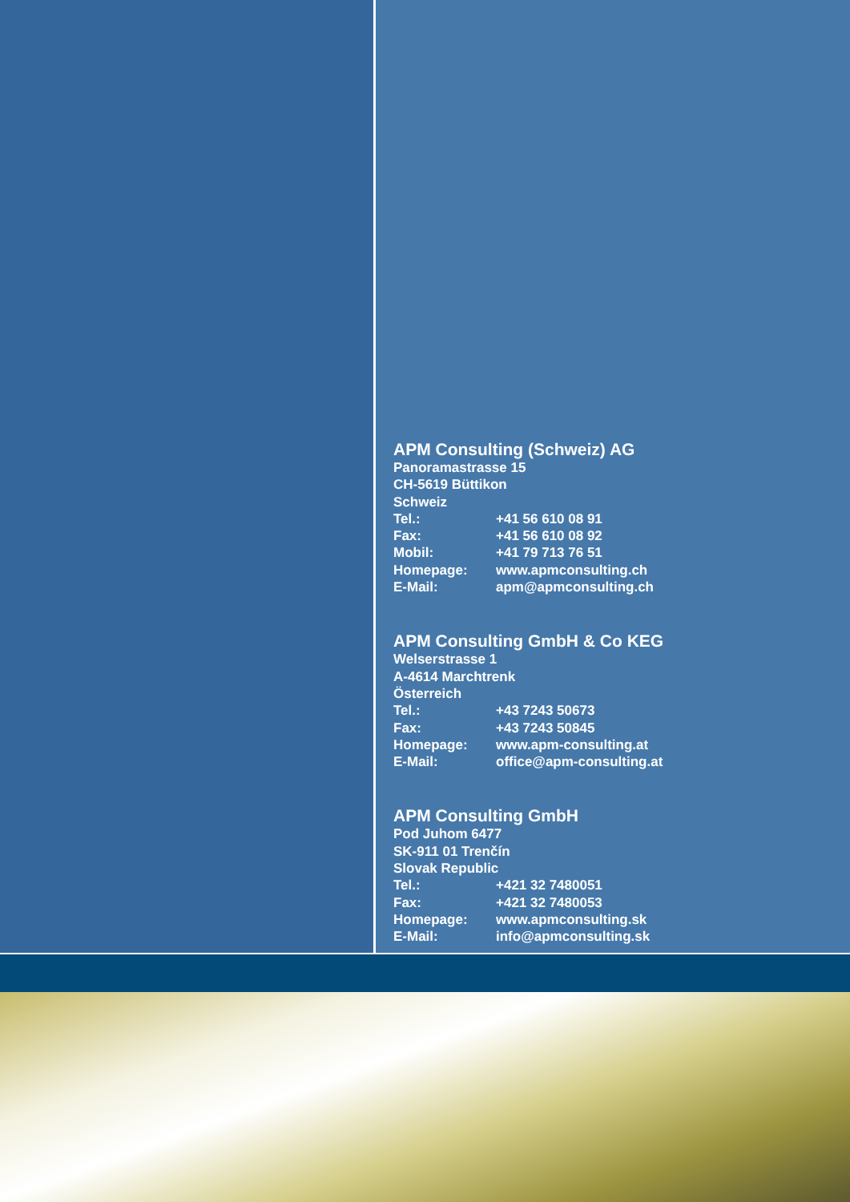APM Consulting (Schweiz) AG
Panoramastrasse 15
CH-5619 Büttikon
Schweiz
| Tel.: | +41 56 610 08 91 |
| Fax: | +41 56 610 08 92 |
| Mobil: | +41 79 713 76 51 |
| Homepage: | www.apmconsulting.ch |
| E-Mail: | apm@apmconsulting.ch |
APM Consulting GmbH & Co KEG
Welserstrasse 1
A-4614 Marchtrenk
Österreich
| Tel.: | +43 7243 50673 |
| Fax: | +43 7243 50845 |
| Homepage: | www.apm-consulting.at |
| E-Mail: | office@apm-consulting.at |
APM Consulting GmbH
Pod Juhom 6477
SK-911 01 Trenčín
Slovak Republic
| Tel.: | +421 32 7480051 |
| Fax: | +421 32 7480053 |
| Homepage: | www.apmconsulting.sk |
| E-Mail: | info@apmconsulting.sk |